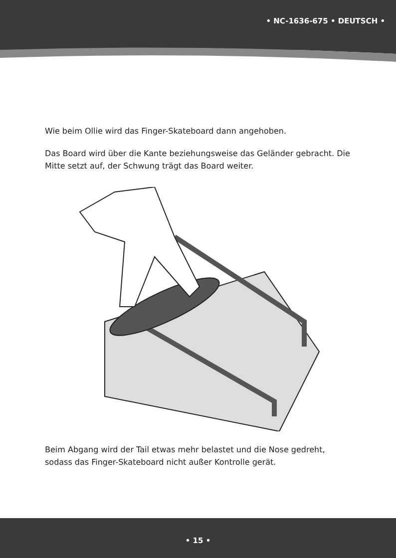• NC-1636-675 • DEUTSCH •
Wie beim Ollie wird das Finger-Skateboard dann angehoben.
Das Board wird über die Kante beziehungsweise das Geländer gebracht. Die Mitte setzt auf, der Schwung trägt das Board weiter.
Beim Abgang wird der Tail etwas mehr belastet und die Nose gedreht, sodass das Finger-Skateboard nicht außer Kontrolle gerät.
• 15 •